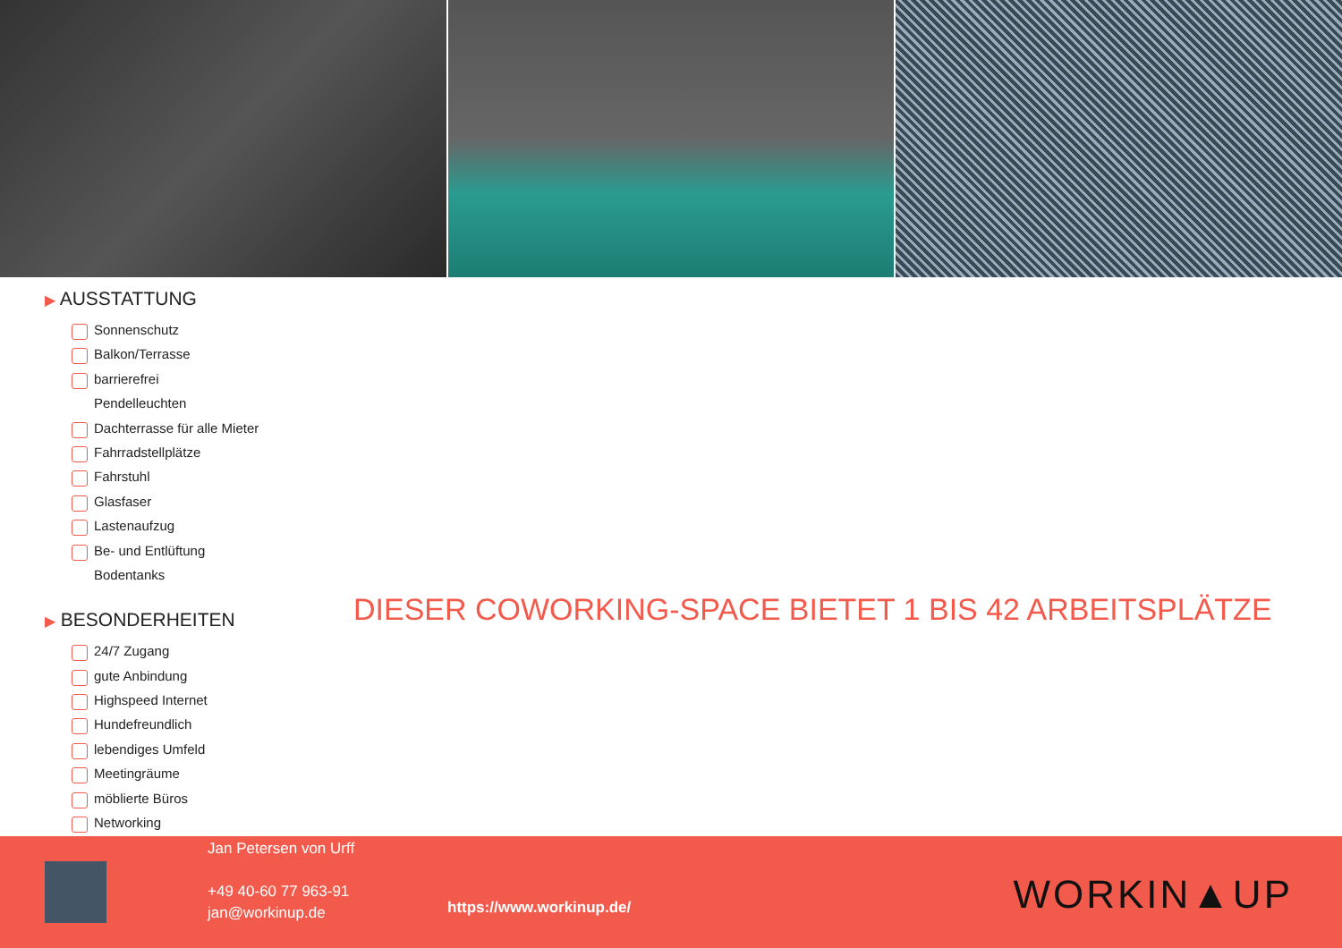▶ AUSSTATTUNG
Sonnenschutz
Balkon/Terrasse
barrierefrei
Pendelleuchten
Dachterrasse für alle Mieter
Fahrradstellplätze
Fahrstuhl
Glasfaser
Lastenaufzug
Be- und Entlüftung
Bodentanks
▶ BESONDERHEITEN
24/7 Zugang
gute Anbindung
Highspeed Internet
Hundefreundlich
lebendiges Umfeld
Meetingräume
möblierte Büros
Networking
DIESER COWORKING-SPACE BIETET 1 BIS 42 ARBEITSPLÄTZE
Jan Petersen von Urff
+49 40-60 77 963-91
jan@workinup.de
https://www.workinup.de/ WORKIN▲UP